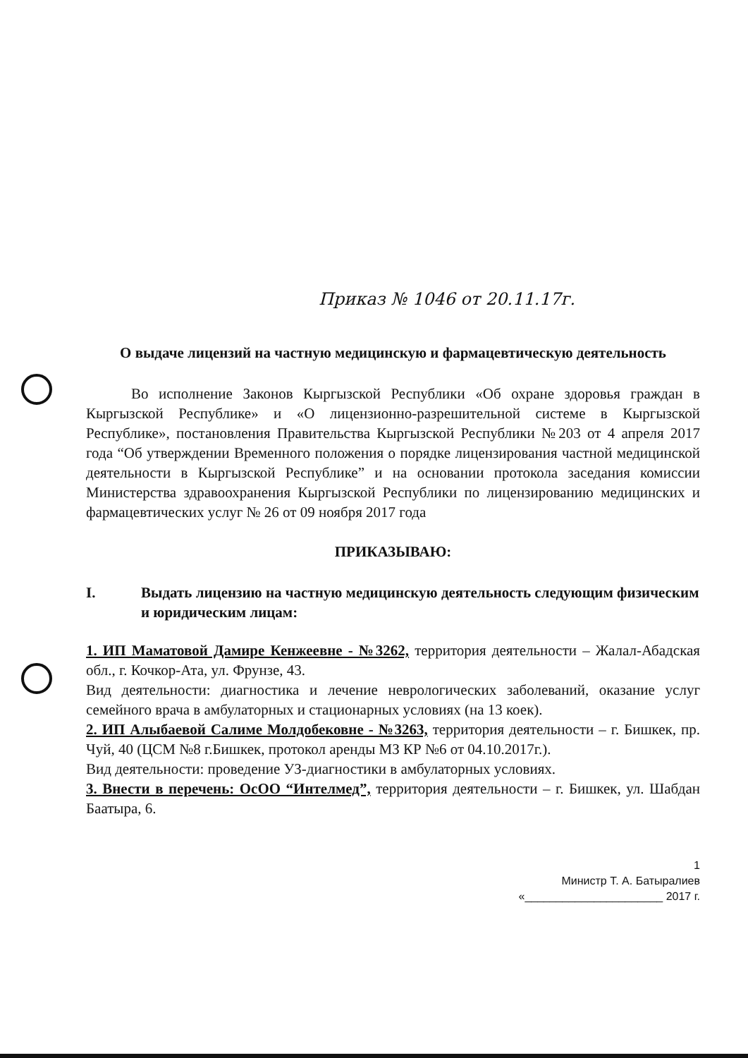Приказ № 1046 от 20.11.17г.
О выдаче лицензий на частную медицинскую и фармацевтическую деятельность
Во исполнение Законов Кыргызской Республики «Об охране здоровья граждан в Кыргызской Республике» и «О лицензионно-разрешительной системе в Кыргызской Республике», постановления Правительства Кыргызской Республики №203 от 4 апреля 2017 года “Об утверждении Временного положения о порядке лицензирования частной медицинской деятельности в Кыргызской Республике” и на основании протокола заседания комиссии Министерства здравоохранения Кыргызской Республики по лицензированию медицинских и фармацевтических услуг № 26 от 09 ноября 2017 года
ПРИКАЗЫВАЮ:
I. Выдать лицензию на частную медицинскую деятельность следующим физическим и юридическим лицам:
1. ИП Маматовой Дамире Кенжеевне - №3262, территория деятельности – Жалал-Абадская обл., г. Кочкор-Ата, ул. Фрунзе, 43.
Вид деятельности: диагностика и лечение неврологических заболеваний, оказание услуг семейного врача в амбулаторных и стационарных условиях (на 13 коек).
2. ИП Алыбаевой Салиме Молдобековне - №3263, территория деятельности – г. Бишкек, пр. Чуй, 40 (ЦСМ №8 г.Бишкек, протокол аренды МЗ КР №6 от 04.10.2017г.).
Вид деятельности: проведение УЗ-диагностики в амбулаторных условиях.
3. Внести в перечень: ОсОО “Интелмед”, территория деятельности – г. Бишкек, ул. Шабдан Баатыра, 6.
1
Министр Т. А. Батыралиев
«______________________ 2017 г.